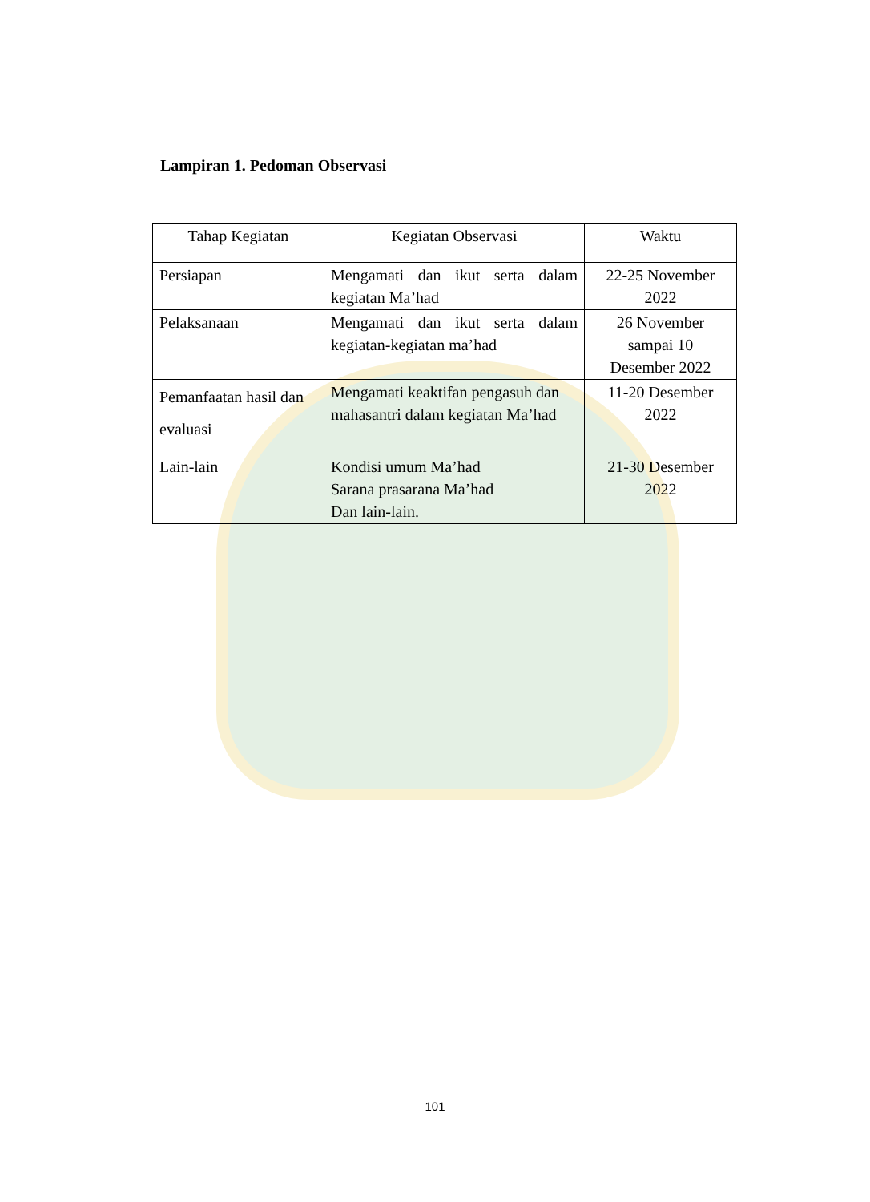Lampiran 1. Pedoman Observasi
| Tahap Kegiatan | Kegiatan Observasi | Waktu |
| --- | --- | --- |
| Persiapan | Mengamati dan ikut serta dalam kegiatan Ma’had | 22-25 November 2022 |
| Pelaksanaan | Mengamati dan ikut serta dalam kegiatan-kegiatan ma’had | 26 November sampai 10 Desember 2022 |
| Pemanfaatan hasil dan evaluasi | Mengamati keaktifan pengasuh dan mahasantri dalam kegiatan Ma’had | 11-20 Desember 2022 |
| Lain-lain | Kondisi umum Ma’had Sarana prasarana Ma’had Dan lain-lain. | 21-30 Desember 2022 |
101